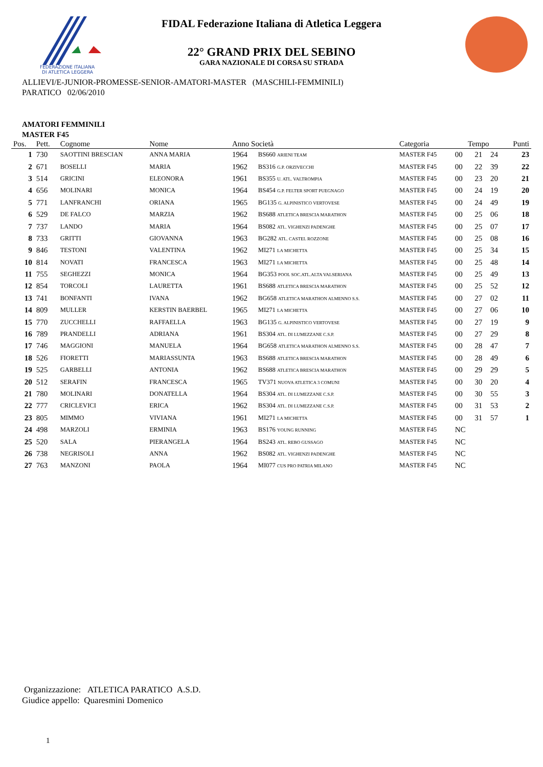FEDERAZIONE ITALIANA
DI ATLETICA LEGGERA
FIDAL Federazione Italiana di Atletica Leggera
22° GRAND PRIX DEL SEBINO
GARA NAZIONALE DI CORSA SU STRADA
ALLIEVI/E-JUNIOR-PROMESSE-SENIOR-AMATORI-MASTER (MASCHILI-FEMMINILI)
PARATICO 02/06/2010
AMATORI FEMMINILI
MASTER F45
| Pos. | Pett. | Cognome | Nome | Anno Società | | Categoria | Tempo | | | Punti |
| --- | --- | --- | --- | --- | --- | --- | --- | --- | --- | --- |
| 1 | 730 | SAOTTINI BRESCIAN | ANNA MARIA | 1964 | BS660 ARIENI TEAM | MASTER F45 | 00 | 21 | 24 | 23 |
| 2 | 671 | BOSELLI | MARIA | 1962 | BS316 G.P. ORZIVECCHI | MASTER F45 | 00 | 22 | 39 | 22 |
| 3 | 514 | GRICINI | ELEONORA | 1961 | BS355 U. ATL. VALTROMPIA | MASTER F45 | 00 | 23 | 20 | 21 |
| 4 | 656 | MOLINARI | MONICA | 1964 | BS454 G.P. FELTER SPORT PUEGNAGO | MASTER F45 | 00 | 24 | 19 | 20 |
| 5 | 771 | LANFRANCHI | ORIANA | 1965 | BG135 G. ALPINISTICO VERTOVESE | MASTER F45 | 00 | 24 | 49 | 19 |
| 6 | 529 | DE FALCO | MARZIA | 1962 | BS688 ATLETICA BRESCIA MARATHON | MASTER F45 | 00 | 25 | 06 | 18 |
| 7 | 737 | LANDO | MARIA | 1964 | BS082 ATL. VIGHENZI PADENGHE | MASTER F45 | 00 | 25 | 07 | 17 |
| 8 | 733 | GRITTI | GIOVANNA | 1963 | BG282 ATL. CASTEL ROZZONE | MASTER F45 | 00 | 25 | 08 | 16 |
| 9 | 846 | TESTONI | VALENTINA | 1962 | MI271 LA MICHETTA | MASTER F45 | 00 | 25 | 34 | 15 |
| 10 | 814 | NOVATI | FRANCESCA | 1963 | MI271 LA MICHETTA | MASTER F45 | 00 | 25 | 48 | 14 |
| 11 | 755 | SEGHEZZI | MONICA | 1964 | BG353 POOL SOC.ATL.ALTA VALSERIANA | MASTER F45 | 00 | 25 | 49 | 13 |
| 12 | 854 | TORCOLI | LAURETTA | 1961 | BS688 ATLETICA BRESCIA MARATHON | MASTER F45 | 00 | 25 | 52 | 12 |
| 13 | 741 | BONFANTI | IVANA | 1962 | BG658 ATLETICA MARATHON ALMENNO S.S. | MASTER F45 | 00 | 27 | 02 | 11 |
| 14 | 809 | MULLER | KERSTIN BAERBEL | 1965 | MI271 LA MICHETTA | MASTER F45 | 00 | 27 | 06 | 10 |
| 15 | 770 | ZUCCHELLI | RAFFAELLA | 1963 | BG135 G. ALPINISTICO VERTOVESE | MASTER F45 | 00 | 27 | 19 | 9 |
| 16 | 789 | PRANDELLI | ADRIANA | 1961 | BS304 ATL. DI LUMEZZANE C.S.P. | MASTER F45 | 00 | 27 | 29 | 8 |
| 17 | 746 | MAGGIONI | MANUELA | 1964 | BG658 ATLETICA MARATHON ALMENNO S.S. | MASTER F45 | 00 | 28 | 47 | 7 |
| 18 | 526 | FIORETTI | MARIASSUNTA | 1963 | BS688 ATLETICA BRESCIA MARATHON | MASTER F45 | 00 | 28 | 49 | 6 |
| 19 | 525 | GARBELLI | ANTONIA | 1962 | BS688 ATLETICA BRESCIA MARATHON | MASTER F45 | 00 | 29 | 29 | 5 |
| 20 | 512 | SERAFIN | FRANCESCA | 1965 | TV371 NUOVA ATLETICA 3 COMUNI | MASTER F45 | 00 | 30 | 20 | 4 |
| 21 | 780 | MOLINARI | DONATELLA | 1964 | BS304 ATL. DI LUMEZZANE C.S.P. | MASTER F45 | 00 | 30 | 55 | 3 |
| 22 | 777 | CRICLEVICI | ERICA | 1962 | BS304 ATL. DI LUMEZZANE C.S.P. | MASTER F45 | 00 | 31 | 53 | 2 |
| 23 | 805 | MIMMO | VIVIANA | 1961 | MI271 LA MICHETTA | MASTER F45 | 00 | 31 | 57 | 1 |
| 24 | 498 | MARZOLI | ERMINIA | 1963 | BS176 YOUNG RUNNING | MASTER F45 | NC | | | |
| 25 | 520 | SALA | PIERANGELA | 1964 | BS243 ATL. REBO GUSSAGO | MASTER F45 | NC | | | |
| 26 | 738 | NEGRISOLI | ANNA | 1962 | BS082 ATL. VIGHENZI PADENGHE | MASTER F45 | NC | | | |
| 27 | 763 | MANZONI | PAOLA | 1964 | MI077 CUS PRO PATRIA MILANO | MASTER F45 | NC | | | |
Organizzazione: ATLETICA PARATICO A.S.D.
Giudice appello: Quaresmini Domenico
1